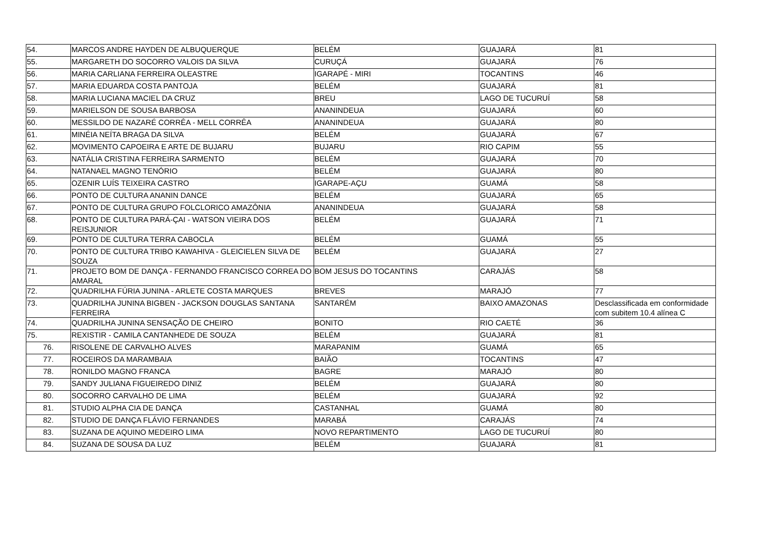| 54. | MARCOS ANDRE HAYDEN DE ALBUQUERQUE | BELÉM | GUAJARÁ | 81 |
| 55. | MARGARETH DO SOCORRO VALOIS DA SILVA | CURUÇÁ | GUAJARÁ | 76 |
| 56. | MARIA CARLIANA FERREIRA OLEASTRE | IGARAPÉ - MIRI | TOCANTINS | 46 |
| 57. | MARIA EDUARDA COSTA PANTOJA | BELÉM | GUAJARÁ | 81 |
| 58. | MARIA LUCIANA MACIEL DA CRUZ | BREU | LAGO DE TUCURUÍ | 58 |
| 59. | MARIELSON DE SOUSA BARBOSA | ANANINDEUA | GUAJARÁ | 60 |
| 60. | MESSILDO DE NAZARÉ CORRÊA - MELL CORRÊA | ANANINDEUA | GUAJARÁ | 80 |
| 61. | MINÉIA NEÍTA BRAGA DA SILVA | BELÉM | GUAJARÁ | 67 |
| 62. | MOVIMENTO CAPOEIRA E ARTE DE BUJARU | BUJARU | RIO CAPIM | 55 |
| 63. | NATÁLIA CRISTINA FERREIRA SARMENTO | BELÉM | GUAJARÁ | 70 |
| 64. | NATANAEL MAGNO TENÓRIO | BELÉM | GUAJARÁ | 80 |
| 65. | OZENIR LUÍS TEIXEIRA CASTRO | IGARAPE-AÇU | GUAMÁ | 58 |
| 66. | PONTO DE CULTURA ANANIN DANCE | BELÉM | GUAJARÁ | 65 |
| 67. | PONTO DE CULTURA GRUPO FOLCLORICO AMAZÔNIA | ANANINDEUA | GUAJARÁ | 58 |
| 68. | PONTO DE CULTURA PARÁ-ÇAI - WATSON VIEIRA DOS REISJUNIOR | BELÉM | GUAJARÁ | 71 |
| 69. | PONTO DE CULTURA TERRA CABOCLA | BELÉM | GUAMÁ | 55 |
| 70. | PONTO DE CULTURA TRIBO KAWAHIVA - GLEICIELEN SILVA DE SOUZA | BELÉM | GUAJARÁ | 27 |
| 71. | PROJETO BOM DE DANÇA - FERNANDO FRANCISCO CORREA DO AMARAL | BOM JESUS DO TOCANTINS | CARAJÁS | 58 |
| 72. | QUADRILHA FÚRIA JUNINA - ARLETE COSTA MARQUES | BREVES | MARAJÓ | 77 |
| 73. | QUADRILHA JUNINA BIGBEN - JACKSON DOUGLAS SANTANA FERREIRA | SANTARÉM | BAIXO AMAZONAS | Desclassificada em conformidade com subitem 10.4 alínea C |
| 74. | QUADRILHA JUNINA SENSAÇÃO DE CHEIRO | BONITO | RIO CAETÉ | 36 |
| 75. | REXISTIR - CAMILA CANTANHEDE DE SOUZA | BELÉM | GUAJARÁ | 81 |
| 76. | RISOLENE DE CARVALHO ALVES | MARAPANIM | GUAMÁ | 65 |
| 77. | ROCEIROS DA MARAMBAIA | BAIÃO | TOCANTINS | 47 |
| 78. | RONILDO MAGNO FRANCA | BAGRE | MARAJÓ | 80 |
| 79. | SANDY JULIANA FIGUEIREDO DINIZ | BELÉM | GUAJARÁ | 80 |
| 80. | SOCORRO CARVALHO DE LIMA | BELÉM | GUAJARÁ | 92 |
| 81. | STUDIO ALPHA CIA DE DANÇA | CASTANHAL | GUAMÁ | 80 |
| 82. | STUDIO DE DANÇA FLÁVIO FERNANDES | MARABÁ | CARAJÁS | 74 |
| 83. | SUZANA DE AQUINO MEDEIRO LIMA | NOVO REPARTIMENTO | LAGO DE TUCURUÍ | 80 |
| 84. | SUZANA DE SOUSA DA LUZ | BELÉM | GUAJARÁ | 81 |